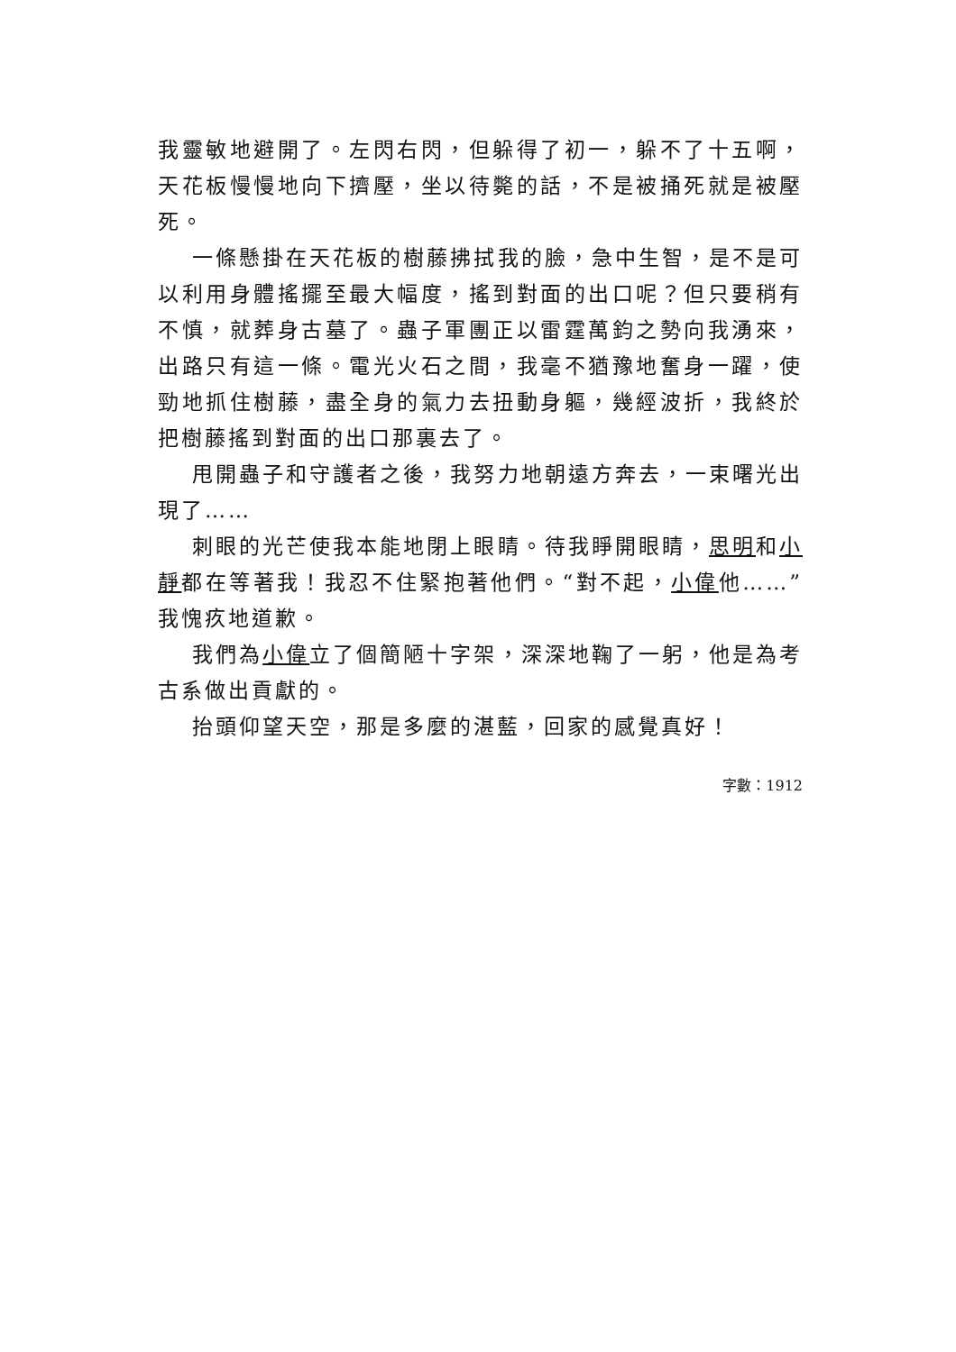我靈敏地避開了。左閃右閃，但躲得了初一，躲不了十五啊，天花板慢慢地向下擠壓，坐以待斃的話，不是被捅死就是被壓死。
一條懸掛在天花板的樹藤拂拭我的臉，急中生智，是不是可以利用身體搖擺至最大幅度，搖到對面的出口呢？但只要稍有不慎，就葬身古墓了。蟲子軍團正以雷霆萬鈞之勢向我湧來，出路只有這一條。電光火石之間，我毫不猶豫地奮身一躍，使勁地抓住樹藤，盡全身的氣力去扭動身軀，幾經波折，我終於把樹藤搖到對面的出口那裏去了。
甩開蟲子和守護者之後，我努力地朝遠方奔去，一束曙光出現了……
刺眼的光芒使我本能地閉上眼睛。待我睜開眼睛，思明和小靜都在等著我！我忍不住緊抱著他們。“對不起，小偉他……”我愧疚地道歉。
我們為小偉立了個簡陋十字架，深深地鞠了一躬，他是為考古系做出貢獻的。
抬頭仰望天空，那是多麼的湛藍，回家的感覺真好！
字數：1912